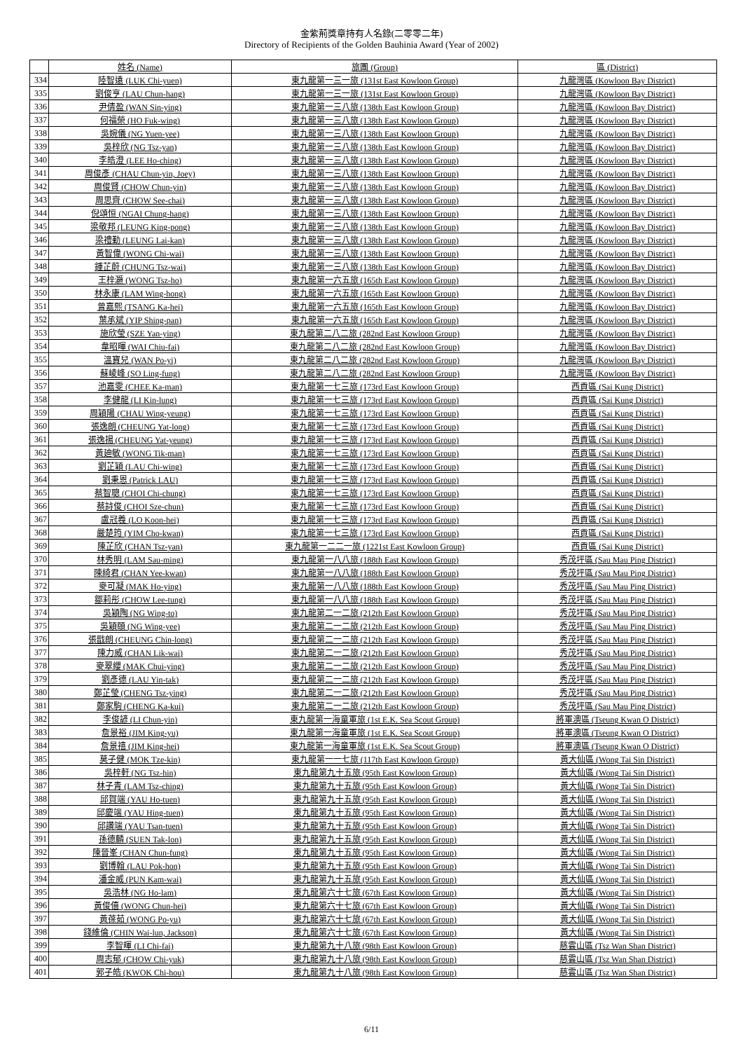金紫荊獎章持有人名錄(二零零二年)
Directory of Recipients of the Golden Bauhinia Award (Year of 2002)
| | 姓名 (Name) | 旅團 (Group) | 區 (District) |
| --- | --- | --- | --- |
| 334 | 陸智遠 (LUK Chi-yuen) | 東九龍第一三一旅 (131st East Kowloon Group) | 九龍灣區 (Kowloon Bay District) |
| 335 | 劉俊亨 (LAU Chun-hang) | 東九龍第一三一旅 (131st East Kowloon Group) | 九龍灣區 (Kowloon Bay District) |
| 336 | 尹倩盈 (WAN Sin-ying) | 東九龍第一三八旅 (138th East Kowloon Group) | 九龍灣區 (Kowloon Bay District) |
| 337 | 何福榮 (HO Fuk-wing) | 東九龍第一三八旅 (138th East Kowloon Group) | 九龍灣區 (Kowloon Bay District) |
| 338 | 吳婉儀 (NG Yuen-yee) | 東九龍第一三八旅 (138th East Kowloon Group) | 九龍灣區 (Kowloon Bay District) |
| 339 | 吳梓欣 (NG Tsz-yan) | 東九龍第一三八旅 (138th East Kowloon Group) | 九龍灣區 (Kowloon Bay District) |
| 340 | 李皓澄 (LEE Ho-ching) | 東九龍第一三八旅 (138th East Kowloon Group) | 九龍灣區 (Kowloon Bay District) |
| 341 | 周俊彥 (CHAU Chun-yin, Joey) | 東九龍第一三八旅 (138th East Kowloon Group) | 九龍灣區 (Kowloon Bay District) |
| 342 | 周俊賢 (CHOW Chun-yin) | 東九龍第一三八旅 (138th East Kowloon Group) | 九龍灣區 (Kowloon Bay District) |
| 343 | 周思齊 (CHOW See-chai) | 東九龍第一三八旅 (138th East Kowloon Group) | 九龍灣區 (Kowloon Bay District) |
| 344 | 倪頌恒 (NGAI Chung-hang) | 東九龍第一三八旅 (138th East Kowloon Group) | 九龍灣區 (Kowloon Bay District) |
| 345 | 梁敬邦 (LEUNG King-pong) | 東九龍第一三八旅 (138th East Kowloon Group) | 九龍灣區 (Kowloon Bay District) |
| 346 | 梁禮勤 (LEUNG Lai-kan) | 東九龍第一三八旅 (138th East Kowloon Group) | 九龍灣區 (Kowloon Bay District) |
| 347 | 黃智偉 (WONG Chi-wai) | 東九龍第一三八旅 (138th East Kowloon Group) | 九龍灣區 (Kowloon Bay District) |
| 348 | 鍾芷蔚 (CHUNG Tsz-wai) | 東九龍第一三八旅 (138th East Kowloon Group) | 九龍灣區 (Kowloon Bay District) |
| 349 | 王梓灝 (WONG Tsz-ho) | 東九龍第一六五旅 (165th East Kowloon Group) | 九龍灣區 (Kowloon Bay District) |
| 350 | 林永康 (LAM Wing-hong) | 東九龍第一六五旅 (165th East Kowloon Group) | 九龍灣區 (Kowloon Bay District) |
| 351 | 曾嘉熙 (TSANG Ka-hei) | 東九龍第一六五旅 (165th East Kowloon Group) | 九龍灣區 (Kowloon Bay District) |
| 352 | 葉承斌 (YIP Shing-pan) | 東九龍第一六五旅 (165th East Kowloon Group) | 九龍灣區 (Kowloon Bay District) |
| 353 | 施欣瑩 (SZE Yan-ying) | 東九龍第二八二旅 (282nd East Kowloon Group) | 九龍灣區 (Kowloon Bay District) |
| 354 | 韋昭暉 (WAI Chiu-fai) | 東九龍第二八二旅 (282nd East Kowloon Group) | 九龍灣區 (Kowloon Bay District) |
| 355 | 溫寶兒 (WAN Po-yi) | 東九龍第二八二旅 (282nd East Kowloon Group) | 九龍灣區 (Kowloon Bay District) |
| 356 | 蘇崚峰 (SO Ling-fung) | 東九龍第二八二旅 (282nd East Kowloon Group) | 九龍灣區 (Kowloon Bay District) |
| 357 | 池嘉雯 (CHEE Ka-man) | 東九龍第一七三旅 (173rd East Kowloon Group) | 西貢區 (Sai Kung District) |
| 358 | 李健龍 (LI Kin-lung) | 東九龍第一七三旅 (173rd East Kowloon Group) | 西貢區 (Sai Kung District) |
| 359 | 周穎陽 (CHAU Wing-yeung) | 東九龍第一七三旅 (173rd East Kowloon Group) | 西貢區 (Sai Kung District) |
| 360 | 張逸朗 (CHEUNG Yat-long) | 東九龍第一七三旅 (173rd East Kowloon Group) | 西貢區 (Sai Kung District) |
| 361 | 張逸揚 (CHEUNG Yat-yeung) | 東九龍第一七三旅 (173rd East Kowloon Group) | 西貢區 (Sai Kung District) |
| 362 | 黃廸敏 (WONG Tik-man) | 東九龍第一七三旅 (173rd East Kowloon Group) | 西貢區 (Sai Kung District) |
| 363 | 劉芷穎 (LAU Chi-wing) | 東九龍第一七三旅 (173rd East Kowloon Group) | 西貢區 (Sai Kung District) |
| 364 | 劉秉恩 (Patrick LAU) | 東九龍第一七三旅 (173rd East Kowloon Group) | 西貢區 (Sai Kung District) |
| 365 | 蔡智聰 (CHOI Chi-chung) | 東九龍第一七三旅 (173rd East Kowloon Group) | 西貢區 (Sai Kung District) |
| 366 | 蔡詩俊 (CHOI Sze-chun) | 東九龍第一七三旅 (173rd East Kowloon Group) | 西貢區 (Sai Kung District) |
| 367 | 盧冠羲 (LO Koon-hei) | 東九龍第一七三旅 (173rd East Kowloon Group) | 西貢區 (Sai Kung District) |
| 368 | 嚴楚筠 (YIM Cho-kwan) | 東九龍第一七三旅 (173rd East Kowloon Group) | 西貢區 (Sai Kung District) |
| 369 | 陳芷欣 (CHAN Tsz-yan) | 東九龍第一二二一旅 (1221st East Kowloon Group) | 西貢區 (Sai Kung District) |
| 370 | 林秀明 (LAM Sau-ming) | 東九龍第一八八旅 (188th East Kowloon Group) | 秀茂坪區 (Sau Mau Ping District) |
| 371 | 陳綺君 (CHAN Yee-kwan) | 東九龍第一八八旅 (188th East Kowloon Group) | 秀茂坪區 (Sau Mau Ping District) |
| 372 | 麥可凝 (MAK Ho-ying) | 東九龍第一八八旅 (188th East Kowloon Group) | 秀茂坪區 (Sau Mau Ping District) |
| 373 | 鄒莉彤 (CHOW Lee-tung) | 東九龍第一八八旅 (188th East Kowloon Group) | 秀茂坪區 (Sau Mau Ping District) |
| 374 | 吳穎陶 (NG Wing-to) | 東九龍第二一二旅 (212th East Kowloon Group) | 秀茂坪區 (Sau Mau Ping District) |
| 375 | 吳穎頤 (NG Wing-yee) | 東九龍第二一二旅 (212th East Kowloon Group) | 秀茂坪區 (Sau Mau Ping District) |
| 376 | 張戩朗 (CHEUNG Chin-long) | 東九龍第二一二旅 (212th East Kowloon Group) | 秀茂坪區 (Sau Mau Ping District) |
| 377 | 陳力威 (CHAN Lik-wai) | 東九龍第二一二旅 (212th East Kowloon Group) | 秀茂坪區 (Sau Mau Ping District) |
| 378 | 麥翠纓 (MAK Chui-ying) | 東九龍第二一二旅 (212th East Kowloon Group) | 秀茂坪區 (Sau Mau Ping District) |
| 379 | 劉彥德 (LAU Yin-tak) | 東九龍第二一二旅 (212th East Kowloon Group) | 秀茂坪區 (Sau Mau Ping District) |
| 380 | 鄭芷瑩 (CHENG Tsz-ying) | 東九龍第二一二旅 (212th East Kowloon Group) | 秀茂坪區 (Sau Mau Ping District) |
| 381 | 鄭家駒 (CHENG Ka-kui) | 東九龍第二一二旅 (212th East Kowloon Group) | 秀茂坪區 (Sau Mau Ping District) |
| 382 | 李俊諺 (LI Chun-yin) | 東九龍第一海童軍旅 (1st E.K. Sea Scout Group) | 將軍澳區 (Tseung Kwan O District) |
| 383 | 詹景裕 (JIM King-yu) | 東九龍第一海童軍旅 (1st E.K. Sea Scout Group) | 將軍澳區 (Tseung Kwan O District) |
| 384 | 詹景禧 (JIM King-hei) | 東九龍第一海童軍旅 (1st E.K. Sea Scout Group) | 將軍澳區 (Tseung Kwan O District) |
| 385 | 莫子健 (MOK Tze-kin) | 東九龍第一一七旅 (117th East Kowloon Group) | 黃大仙區 (Wong Tai Sin District) |
| 386 | 吳梓軒 (NG Tsz-hin) | 東九龍第九十五旅 (95th East Kowloon Group) | 黃大仙區 (Wong Tai Sin District) |
| 387 | 林子青 (LAM Tsz-ching) | 東九龍第九十五旅 (95th East Kowloon Group) | 黃大仙區 (Wong Tai Sin District) |
| 388 | 邱賀端 (YAU Ho-tuen) | 東九龍第九十五旅 (95th East Kowloon Group) | 黃大仙區 (Wong Tai Sin District) |
| 389 | 邱慶端 (YAU Hing-tuen) | 東九龍第九十五旅 (95th East Kowloon Group) | 黃大仙區 (Wong Tai Sin District) |
| 390 | 邱讚端 (YAU Tsan-tuen) | 東九龍第九十五旅 (95th East Kowloon Group) | 黃大仙區 (Wong Tai Sin District) |
| 391 | 孫德麟 (SUEN Tak-lon) | 東九龍第九十五旅 (95th East Kowloon Group) | 黃大仙區 (Wong Tai Sin District) |
| 392 | 陳晉峯 (CHAN Chun-fung) | 東九龍第九十五旅 (95th East Kowloon Group) | 黃大仙區 (Wong Tai Sin District) |
| 393 | 劉博翰 (LAU Pok-hon) | 東九龍第九十五旅 (95th East Kowloon Group) | 黃大仙區 (Wong Tai Sin District) |
| 394 | 潘金威 (PUN Kam-wai) | 東九龍第九十五旅 (95th East Kowloon Group) | 黃大仙區 (Wong Tai Sin District) |
| 395 | 吳浩林 (NG Ho-lam) | 東九龍第六十七旅 (67th East Kowloon Group) | 黃大仙區 (Wong Tai Sin District) |
| 396 | 黃俊僖 (WONG Chun-hei) | 東九龍第六十七旅 (67th East Kowloon Group) | 黃大仙區 (Wong Tai Sin District) |
| 397 | 黃葆茹 (WONG Po-yu) | 東九龍第六十七旅 (67th East Kowloon Group) | 黃大仙區 (Wong Tai Sin District) |
| 398 | 錢維倫 (CHIN Wai-lun, Jackson) | 東九龍第六十七旅 (67th East Kowloon Group) | 黃大仙區 (Wong Tai Sin District) |
| 399 | 李智暉 (LI Chi-fai) | 東九龍第九十八旅 (98th East Kowloon Group) | 慈雲山區 (Tsz Wan Shan District) |
| 400 | 周志郁 (CHOW Chi-yuk) | 東九龍第九十八旅 (98th East Kowloon Group) | 慈雲山區 (Tsz Wan Shan District) |
| 401 | 郭子皓 (KWOK Chi-hou) | 東九龍第九十八旅 (98th East Kowloon Group) | 慈雲山區 (Tsz Wan Shan District) |
6/11